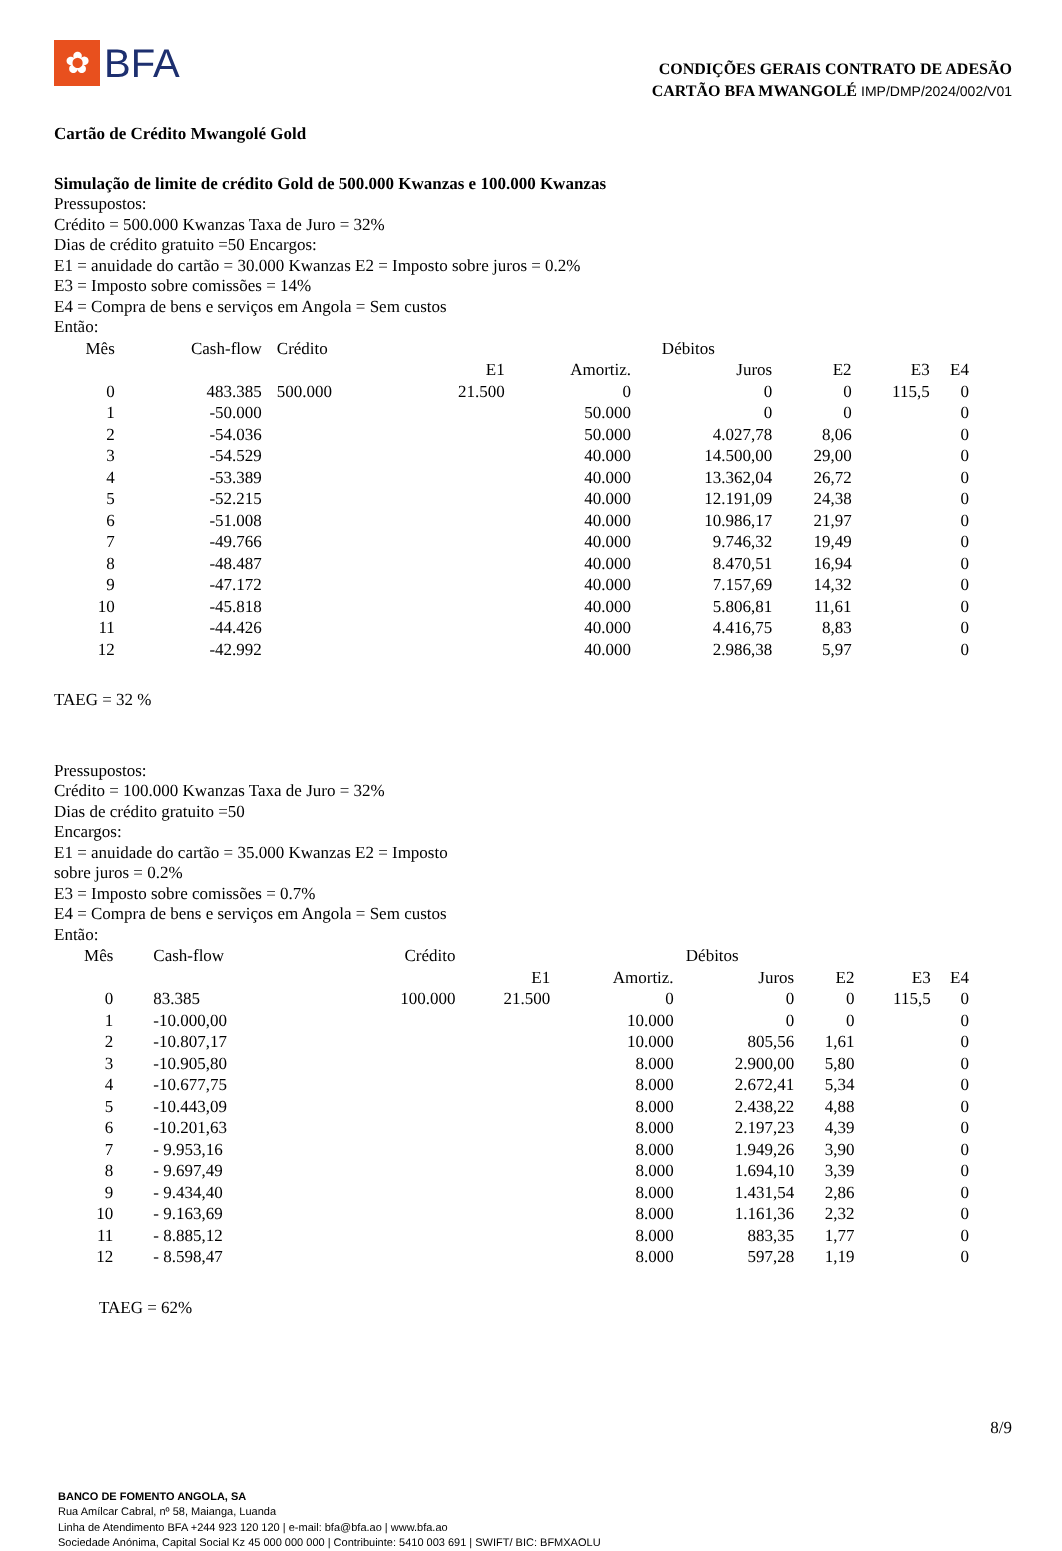✿
BFA
CONDIÇÕES GERAIS CONTRATO DE ADESÃO
CARTÃO BFA MWANGOLÉ IMP/DMP/2024/002/V01
Cartão de Crédito Mwangolé Gold
Simulação de limite de crédito Gold de 500.000 Kwanzas e 100.000 Kwanzas
Pressupostos:
Crédito = 500.000 Kwanzas Taxa de Juro = 32%
Dias de crédito gratuito =50 Encargos:
E1 = anuidade do cartão = 30.000 Kwanzas E2 = Imposto sobre juros = 0.2%
E3 = Imposto sobre comissões = 14%
E4 = Compra de bens e serviços em Angola = Sem custos
Então:
| Mês | Cash-flow | Crédito | Débitos | | | | | |
| --- | --- | --- | --- | --- | --- | --- | --- | --- |
| | | | E1 | Amortiz. | Juros | E2 | E3 | E4 |
| 0 | 483.385 | 500.000 | 21.500 | 0 | 0 | 0 | 115,5 | 0 |
| 1 | -50.000 | | | 50.000 | 0 | 0 | | 0 |
| 2 | -54.036 | | | 50.000 | 4.027,78 | 8,06 | | 0 |
| 3 | -54.529 | | | 40.000 | 14.500,00 | 29,00 | | 0 |
| 4 | -53.389 | | | 40.000 | 13.362,04 | 26,72 | | 0 |
| 5 | -52.215 | | | 40.000 | 12.191,09 | 24,38 | | 0 |
| 6 | -51.008 | | | 40.000 | 10.986,17 | 21,97 | | 0 |
| 7 | -49.766 | | | 40.000 | 9.746,32 | 19,49 | | 0 |
| 8 | -48.487 | | | 40.000 | 8.470,51 | 16,94 | | 0 |
| 9 | -47.172 | | | 40.000 | 7.157,69 | 14,32 | | 0 |
| 10 | -45.818 | | | 40.000 | 5.806,81 | 11,61 | | 0 |
| 11 | -44.426 | | | 40.000 | 4.416,75 | 8,83 | | 0 |
| 12 | -42.992 | | | 40.000 | 2.986,38 | 5,97 | | 0 |
TAEG = 32 %
Pressupostos:
Crédito = 100.000 Kwanzas Taxa de Juro = 32%
Dias de crédito gratuito =50
Encargos:
E1 = anuidade do cartão = 35.000 Kwanzas E2 = Imposto
sobre juros = 0.2%
E3 = Imposto sobre comissões = 0.7%
E4 = Compra de bens e serviços em Angola = Sem custos
Então:
| Mês | Cash-flow | Crédito | Débitos | | | | | |
| --- | --- | --- | --- | --- | --- | --- | --- | --- |
| | | | E1 | Amortiz. | Juros | E2 | E3 | E4 |
| 0 | 83.385 | 100.000 | 21.500 | 0 | 0 | 0 | 115,5 | 0 |
| 1 | -10.000,00 | | | 10.000 | 0 | 0 | | 0 |
| 2 | -10.807,17 | | | 10.000 | 805,56 | 1,61 | | 0 |
| 3 | -10.905,80 | | | 8.000 | 2.900,00 | 5,80 | | 0 |
| 4 | -10.677,75 | | | 8.000 | 2.672,41 | 5,34 | | 0 |
| 5 | -10.443,09 | | | 8.000 | 2.438,22 | 4,88 | | 0 |
| 6 | -10.201,63 | | | 8.000 | 2.197,23 | 4,39 | | 0 |
| 7 | - 9.953,16 | | | 8.000 | 1.949,26 | 3,90 | | 0 |
| 8 | - 9.697,49 | | | 8.000 | 1.694,10 | 3,39 | | 0 |
| 9 | - 9.434,40 | | | 8.000 | 1.431,54 | 2,86 | | 0 |
| 10 | - 9.163,69 | | | 8.000 | 1.161,36 | 2,32 | | 0 |
| 11 | - 8.885,12 | | | 8.000 | 883,35 | 1,77 | | 0 |
| 12 | - 8.598,47 | | | 8.000 | 597,28 | 1,19 | | 0 |
TAEG = 62%
8/9
BANCO DE FOMENTO ANGOLA, SA
Rua Amílcar Cabral, nº 58, Maianga, Luanda
Linha de Atendimento BFA +244 923 120 120 | e-mail: bfa@bfa.ao | www.bfa.ao
Sociedade Anónima, Capital Social Kz 45 000 000 000 | Contribuinte: 5410 003 691 | SWIFT/ BIC: BFMXAOLU